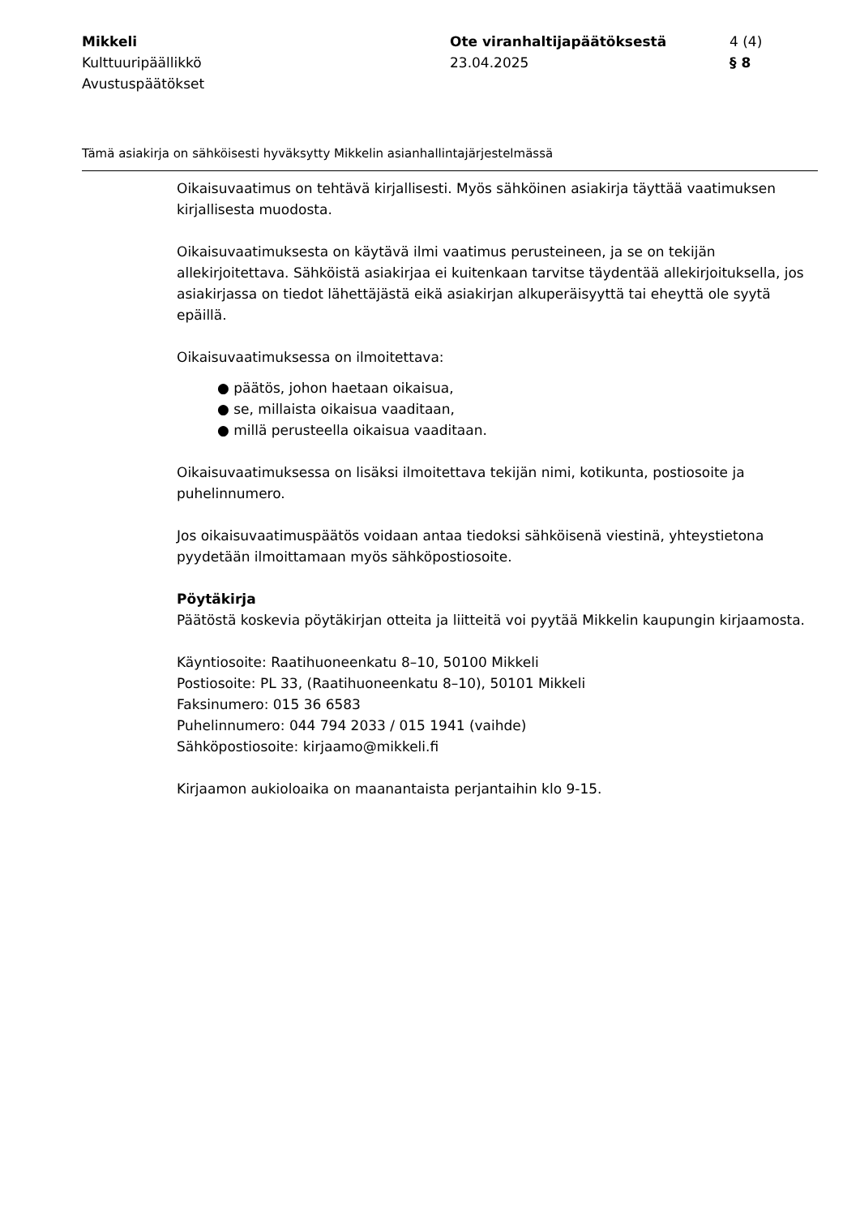Mikkeli
Kulttuuripäällikkö
Avustuspäätökset
Ote viranhaltijapäätöksestä
23.04.2025
4 (4)
§ 8
Tämä asiakirja on sähköisesti hyväksytty Mikkelin asianhallintajärjestelmässä
Oikaisuvaatimus on tehtävä kirjallisesti. Myös sähköinen asiakirja täyttää vaatimuksen kirjallisesta muodosta.
Oikaisuvaatimuksesta on käytävä ilmi vaatimus perusteineen, ja se on tekijän allekirjoitettava. Sähköistä asiakirjaa ei kuitenkaan tarvitse täydentää allekirjoituksella, jos asiakirjassa on tiedot lähettäjästä eikä asiakirjan alkuperäisyyttä tai eheyttä ole syytä epäillä.
Oikaisuvaatimuksessa on ilmoitettava:
● päätös, johon haetaan oikaisua,
● se, millaista oikaisua vaaditaan,
● millä perusteella oikaisua vaaditaan.
Oikaisuvaatimuksessa on lisäksi ilmoitettava tekijän nimi, kotikunta, postiosoite ja puhelinnumero.
Jos oikaisuvaatimuspäätös voidaan antaa tiedoksi sähköisenä viestinä, yhteystietona pyydetään ilmoittamaan myös sähköpostiosoite.
Pöytäkirja
Päätöstä koskevia pöytäkirjan otteita ja liitteitä voi pyytää Mikkelin kaupungin kirjaamosta.
Käyntiosoite: Raatihuoneenkatu 8–10, 50100 Mikkeli
Postiosoite: PL 33, (Raatihuoneenkatu 8–10), 50101 Mikkeli
Faksinumero: 015 36 6583
Puhelinnumero: 044 794 2033 / 015 1941 (vaihde)
Sähköpostiosoite: kirjaamo@mikkeli.fi
Kirjaamon aukioloaika on maanantaista perjantaihin klo 9-15.